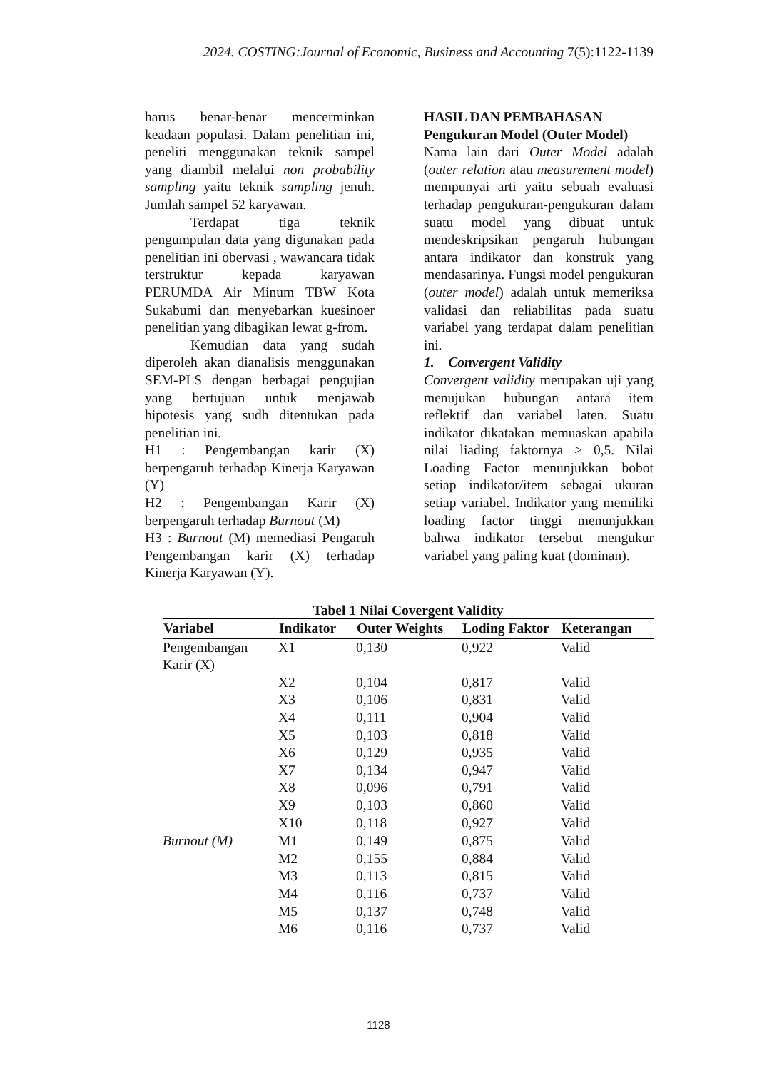2024. COSTING:Journal of Economic, Business and Accounting 7(5):1122-1139
harus benar-benar mencerminkan keadaan populasi. Dalam penelitian ini, peneliti menggunakan teknik sampel yang diambil melalui non probability sampling yaitu teknik sampling jenuh. Jumlah sampel 52 karyawan.
Terdapat tiga teknik pengumpulan data yang digunakan pada penelitian ini obervasi , wawancara tidak terstruktur kepada karyawan PERUMDA Air Minum TBW Kota Sukabumi dan menyebarkan kuesinoer penelitian yang dibagikan lewat g-from.
Kemudian data yang sudah diperoleh akan dianalisis menggunakan SEM-PLS dengan berbagai pengujian yang bertujuan untuk menjawab hipotesis yang sudh ditentukan pada penelitian ini.
H1 : Pengembangan karir (X) berpengaruh terhadap Kinerja Karyawan (Y)
H2 : Pengembangan Karir (X) berpengaruh terhadap Burnout (M)
H3 : Burnout (M) memediasi Pengaruh Pengembangan karir (X) terhadap Kinerja Karyawan (Y).
HASIL DAN PEMBAHASAN
Pengukuran Model (Outer Model)
Nama lain dari Outer Model adalah (outer relation atau measurement model) mempunyai arti yaitu sebuah evaluasi terhadap pengukuran-pengukuran dalam suatu model yang dibuat untuk mendeskripsikan pengaruh hubungan antara indikator dan konstruk yang mendasarinya. Fungsi model pengukuran (outer model) adalah untuk memeriksa validasi dan reliabilitas pada suatu variabel yang terdapat dalam penelitian ini.
1. Convergent Validity
Convergent validity merupakan uji yang menujukan hubungan antara item reflektif dan variabel laten. Suatu indikator dikatakan memuaskan apabila nilai liading faktornya > 0,5. Nilai Loading Factor menunjukkan bobot setiap indikator/item sebagai ukuran setiap variabel. Indikator yang memiliki loading factor tinggi menunjukkan bahwa indikator tersebut mengukur variabel yang paling kuat (dominan).
Tabel 1 Nilai Covergent Validity
| Variabel | Indikator | Outer Weights | Loding Faktor | Keterangan |
| --- | --- | --- | --- | --- |
| Pengembangan Karir (X) | X1 | 0,130 | 0,922 | Valid |
| | X2 | 0,104 | 0,817 | Valid |
| | X3 | 0,106 | 0,831 | Valid |
| | X4 | 0,111 | 0,904 | Valid |
| | X5 | 0,103 | 0,818 | Valid |
| | X6 | 0,129 | 0,935 | Valid |
| | X7 | 0,134 | 0,947 | Valid |
| | X8 | 0,096 | 0,791 | Valid |
| | X9 | 0,103 | 0,860 | Valid |
| | X10 | 0,118 | 0,927 | Valid |
| Burnout (M) | M1 | 0,149 | 0,875 | Valid |
| | M2 | 0,155 | 0,884 | Valid |
| | M3 | 0,113 | 0,815 | Valid |
| | M4 | 0,116 | 0,737 | Valid |
| | M5 | 0,137 | 0,748 | Valid |
| | M6 | 0,116 | 0,737 | Valid |
1128